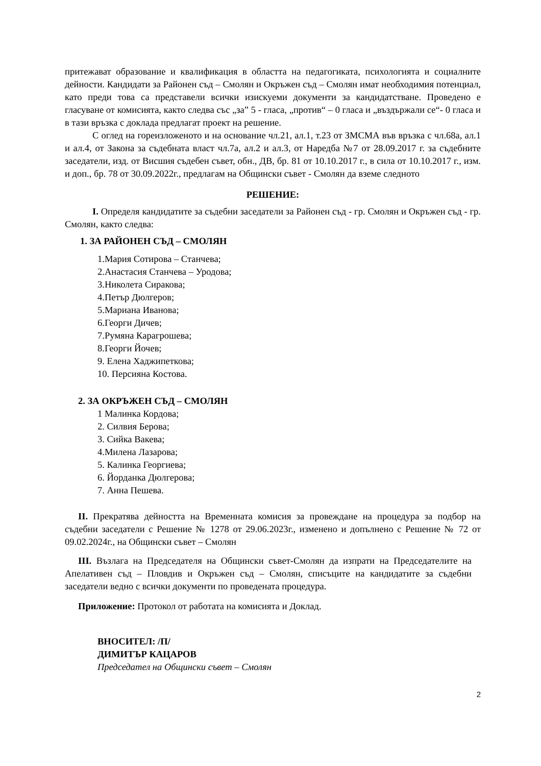притежават образование и квалификация в областта на педагогиката, психологията и социалните дейности. Кандидати за Районен съд – Смолян и Окръжен съд – Смолян имат необходимия потенциал, като преди това са представели всички изискуеми документи за кандидатстване. Проведено е гласуване от комисията, както следва със „за” 5 - гласа, „против“ – 0 гласа и „въздържали се“- 0 гласа и в тази връзка с доклада предлагат проект на решение.
С оглед на гореизложеното и на основание чл.21, ал.1, т.23 от ЗМСМА във връзка с чл.68а, ал.1 и ал.4, от Закона за съдебната власт чл.7а, ал.2 и ал.3, от Наредба №7 от 28.09.2017 г. за съдебните заседатели, изд. от Висшия съдебен съвет, обн., ДВ, бр. 81 от 10.10.2017 г., в сила от 10.10.2017 г., изм. и доп., бр. 78 от 30.09.2022г., предлагам на Общински съвет - Смолян да вземе следното
РЕШЕНИЕ:
I. Определя кандидатите за съдебни заседатели за Районен съд - гр. Смолян и Окръжен съд - гр. Смолян, както следва:
1. ЗА РАЙОНЕН СЪД – СМОЛЯН
1.Мария Сотирова – Станчева;
2.Анастасия Станчева – Уродова;
3.Николета Сиракова;
4.Петър Дюлгеров;
5.Мариана Иванова;
6.Георги Дичев;
7.Румяна Карагрошева;
8.Георги Йочев;
9. Елена Хаджипеткова;
10. Персияна Костова.
2. ЗА ОКРЪЖЕН СЪД – СМОЛЯН
1 Малинка Кордова;
2. Силвия Берова;
3. Сийка Вакева;
4.Милена Лазарова;
5. Калинка Георгиева;
6. Йорданка Дюлгерова;
7. Анна Пешева.
II. Прекратява дейността на Временната комисия за провеждане на процедура за подбор на съдебни заседатели с Решение № 1278 от 29.06.2023г., изменено и допълнено с Решение № 72 от 09.02.2024г., на Общински съвет – Смолян
III. Възлага на Председателя на Общински съвет-Смолян да изпрати на Председателите на Апелативен съд – Пловдив и Окръжен съд – Смолян, списъците на кандидатите за съдебни заседатели ведно с всички документи по проведената процедура.
Приложение: Протокол от работата на комисията и Доклад.
ВНОСИТЕЛ: /П/
ДИМИТЪР КАЦАРОВ
Председател на Общински съвет – Смолян
2